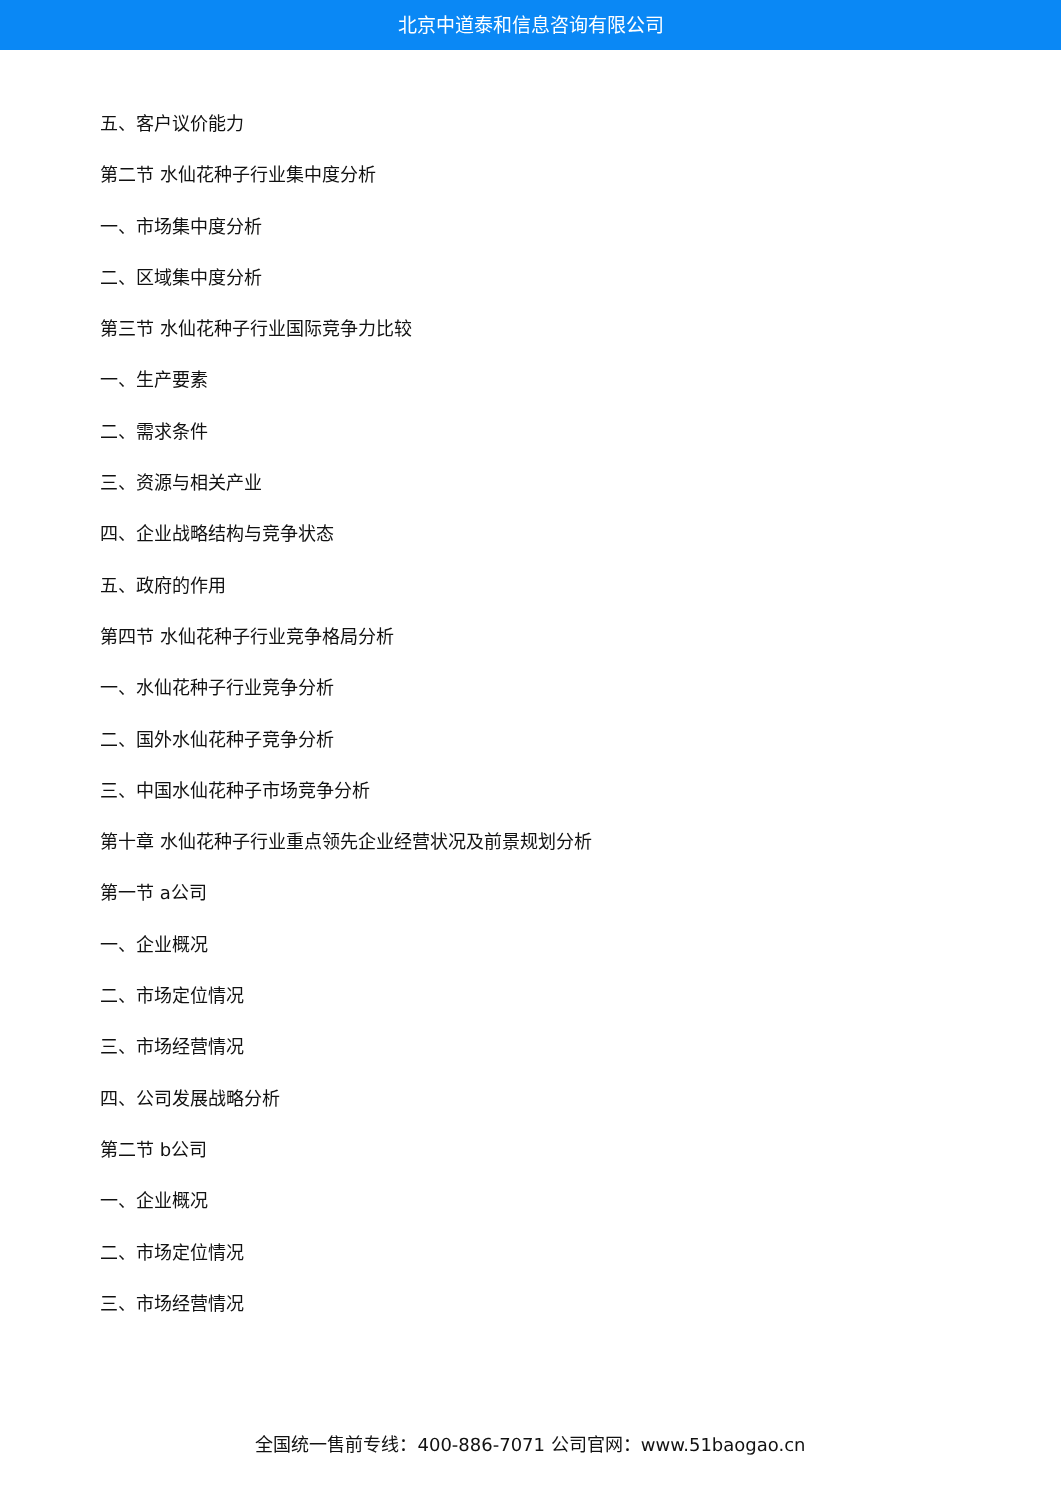北京中道泰和信息咨询有限公司
五、客户议价能力
第二节 水仙花种子行业集中度分析
一、市场集中度分析
二、区域集中度分析
第三节 水仙花种子行业国际竞争力比较
一、生产要素
二、需求条件
三、资源与相关产业
四、企业战略结构与竞争状态
五、政府的作用
第四节 水仙花种子行业竞争格局分析
一、水仙花种子行业竞争分析
二、国外水仙花种子竞争分析
三、中国水仙花种子市场竞争分析
第十章 水仙花种子行业重点领先企业经营状况及前景规划分析
第一节 a公司
一、企业概况
二、市场定位情况
三、市场经营情况
四、公司发展战略分析
第二节 b公司
一、企业概况
二、市场定位情况
三、市场经营情况
全国统一售前专线：400-886-7071 公司官网：www.51baogao.cn